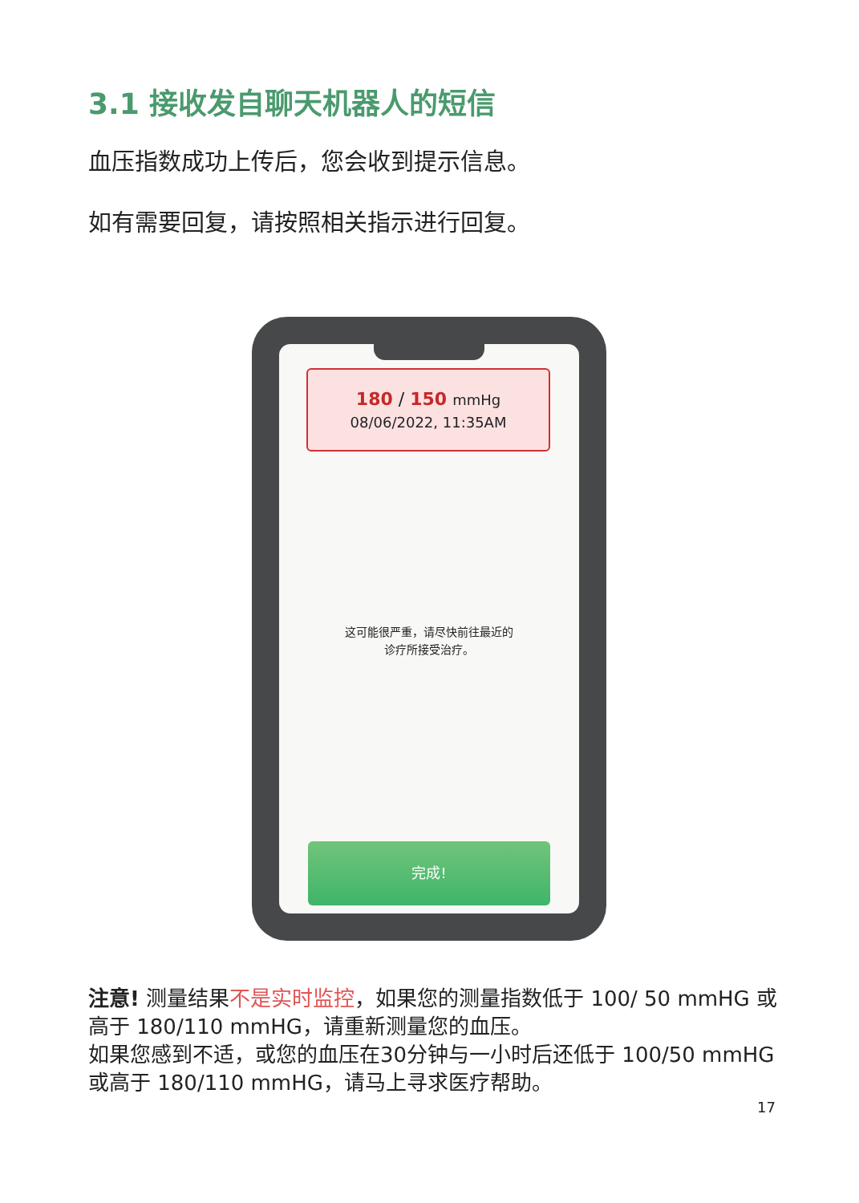3.1 接收发自聊天机器人的短信
血压指数成功上传后，您会收到提示信息。
如有需要回复，请按照相关指示进行回复。
180 / 150 mmHg
08/06/2022, 11:35AM
这可能很严重，请尽快前往最近的
诊疗所接受治疗。
完成!
注意! 测量结果不是实时监控，如果您的测量指数低于 100/ 50 mmHG 或高于 180/110 mmHG，请重新测量您的血压。
如果您感到不适，或您的血压在30分钟与一小时后还低于 100/50 mmHG 或高于 180/110 mmHG，请马上寻求医疗帮助。
17